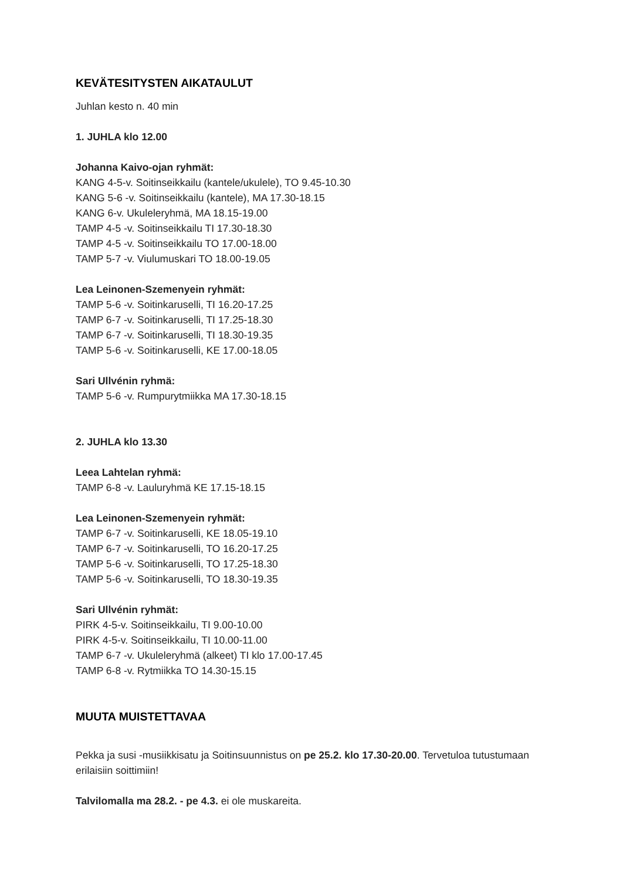KEVÄTESITYSTEN AIKATAULUT
Juhlan kesto n. 40 min
1. JUHLA klo 12.00
Johanna Kaivo-ojan ryhmät:
KANG 4-5-v. Soitinseikkailu (kantele/ukulele), TO 9.45-10.30
KANG 5-6 -v. Soitinseikkailu (kantele), MA 17.30-18.15
KANG 6-v. Ukuleleryhmä, MA 18.15-19.00
TAMP 4-5 -v. Soitinseikkailu TI 17.30-18.30
TAMP 4-5 -v. Soitinseikkailu TO 17.00-18.00
TAMP 5-7 -v. Viulumuskari TO 18.00-19.05
Lea Leinonen-Szemenyein ryhmät:
TAMP 5-6 -v. Soitinkaruselli, TI 16.20-17.25
TAMP 6-7 -v. Soitinkaruselli, TI 17.25-18.30
TAMP 6-7 -v. Soitinkaruselli, TI 18.30-19.35
TAMP 5-6 -v. Soitinkaruselli, KE 17.00-18.05
Sari Ullvénin ryhmä:
TAMP 5-6 -v. Rumpurytmiikka MA 17.30-18.15
2. JUHLA klo 13.30
Leea Lahtelan ryhmä:
TAMP 6-8 -v. Lauluryhmä KE 17.15-18.15
Lea Leinonen-Szemenyein ryhmät:
TAMP 6-7 -v. Soitinkaruselli, KE 18.05-19.10
TAMP 6-7 -v. Soitinkaruselli, TO 16.20-17.25
TAMP 5-6 -v. Soitinkaruselli, TO 17.25-18.30
TAMP 5-6 -v. Soitinkaruselli, TO 18.30-19.35
Sari Ullvénin ryhmät:
PIRK 4-5-v. Soitinseikkailu, TI 9.00-10.00
PIRK 4-5-v. Soitinseikkailu, TI 10.00-11.00
TAMP 6-7 -v. Ukuleleryhmä (alkeet) TI klo 17.00-17.45
TAMP 6-8 -v. Rytmiikka TO 14.30-15.15
MUUTA MUISTETTAVAA
Pekka ja susi -musiikkisatu ja Soitinsuunnistus on pe 25.2. klo 17.30-20.00. Tervetuloa tutustumaan erilaisiin soittimiin!
Talvilomalla ma 28.2. - pe 4.3. ei ole muskareita.